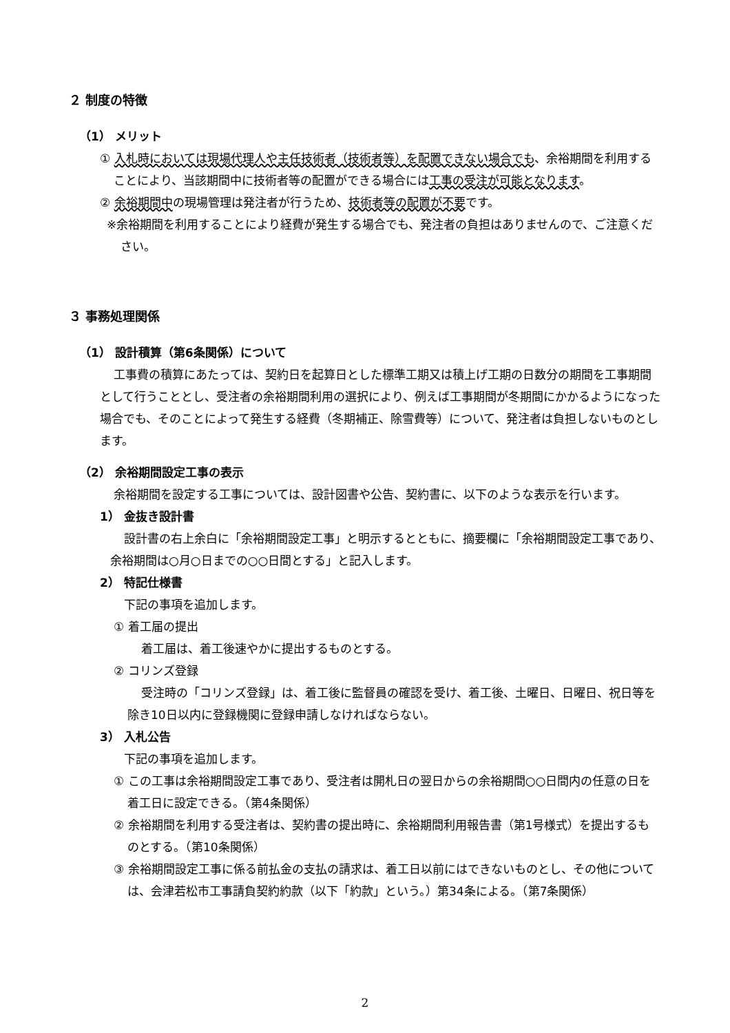２ 制度の特徴
（1） メリット
① 入札時においては現場代理人や主任技術者（技術者等）を配置できない場合でも、余裕期間を利用することにより、当該期間中に技術者等の配置ができる場合には工事の受注が可能となります。
② 余裕期間中の現場管理は発注者が行うため、技術者等の配置が不要です。
※余裕期間を利用することにより経費が発生する場合でも、発注者の負担はありませんので、ご注意ください。
３ 事務処理関係
（1） 設計積算（第6条関係）について
工事費の積算にあたっては、契約日を起算日とした標準工期又は積上げ工期の日数分の期間を工事期間として行うこととし、受注者の余裕期間利用の選択により、例えば工事期間が冬期間にかかるようになった場合でも、そのことによって発生する経費（冬期補正、除雪費等）について、発注者は負担しないものとします。
（2） 余裕期間設定工事の表示
余裕期間を設定する工事については、設計図書や公告、契約書に、以下のような表示を行います。
1） 金抜き設計書
設計書の右上余白に「余裕期間設定工事」と明示するとともに、摘要欄に「余裕期間設定工事であり、余裕期間は○月○日までの○○日間とする」と記入します。
2） 特記仕様書
下記の事項を追加します。
① 着工届の提出
着工届は、着工後速やかに提出するものとする。
② コリンズ登録
受注時の「コリンズ登録」は、着工後に監督員の確認を受け、着工後、土曜日、日曜日、祝日等を除き10日以内に登録機関に登録申請しなければならない。
3） 入札公告
下記の事項を追加します。
① この工事は余裕期間設定工事であり、受注者は開札日の翌日からの余裕期間○○日間内の任意の日を着工日に設定できる。（第4条関係）
② 余裕期間を利用する受注者は、契約書の提出時に、余裕期間利用報告書（第1号様式）を提出するものとする。（第10条関係）
③ 余裕期間設定工事に係る前払金の支払の請求は、着工日以前にはできないものとし、その他については、会津若松市工事請負契約約款（以下「約款」という。）第34条による。（第7条関係）
2